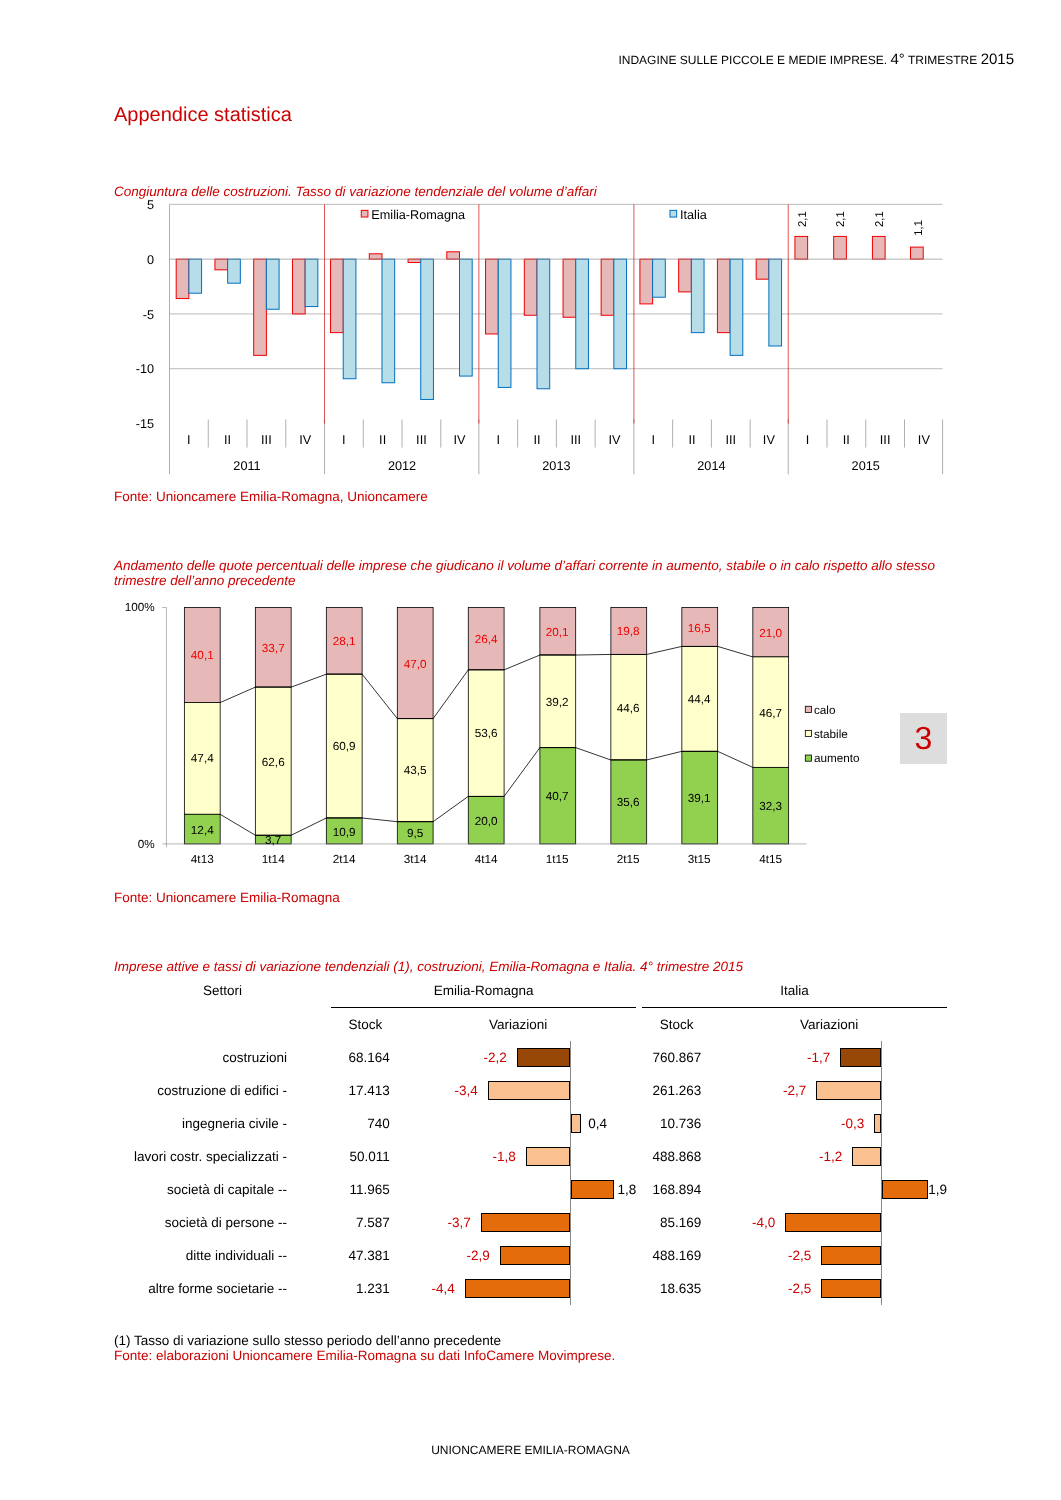INDAGINE SULLE PICCOLE E MEDIE IMPRESE. 4° TRIMESTRE 2015
Appendice statistica
Congiuntura delle costruzioni. Tasso di variazione tendenziale del volume d’affari
5
0
-5
-10
-15
Emilia-Romagna
Italia
2,1
2,1
2,1
1,1
I
II
III
IV
I
II
III
IV
I
II
III
IV
I
II
III
IV
I
II
III
IV
2011
2012
2013
2014
2015
Fonte: Unioncamere Emilia-Romagna, Unioncamere
Andamento delle quote percentuali delle imprese che giudicano il volume d’affari corrente in aumento, stabile o in calo rispetto allo stesso trimestre dell’anno precedente
100%
0%
40,1
33,7
28,1
47,0
26,4
20,1
19,8
16,5
21,0
47,4
62,6
60,9
43,5
53,6
39,2
44,6
44,4
46,7
12,4
3,7
10,9
9,5
20,0
40,7
35,6
39,1
32,3
4t13
1t14
2t14
3t14
4t14
1t15
2t15
3t15
4t15
calo
stabile
aumento
3
Fonte: Unioncamere Emilia-Romagna
Imprese attive e tassi di variazione tendenziali (1), costruzioni, Emilia-Romagna e Italia. 4° trimestre 2015
| Settori | Emilia-Romagna | | | Italia | |
| --- | --- | --- | --- | --- | --- |
| | Stock | Variazioni | | Stock | Variazioni |
| costruzioni | 68.164 | -2,2 | | 760.867 | -1,7 |
| costruzione di edifici - | 17.413 | -3,4 | | 261.263 | -2,7 |
| ingegneria civile - | 740 | 0,4 | | 10.736 | -0,3 |
| lavori costr. specializzati - | 50.011 | -1,8 | | 488.868 | -1,2 |
| società di capitale -- | 11.965 | 1,8 | | 168.894 | 1,9 |
| società di persone -- | 7.587 | -3,7 | | 85.169 | -4,0 |
| ditte individuali -- | 47.381 | -2,9 | | 488.169 | -2,5 |
| altre forme societarie -- | 1.231 | -4,4 | | 18.635 | -2,5 |
(1) Tasso di variazione sullo stesso periodo dell’anno precedente
Fonte: elaborazioni Unioncamere Emilia-Romagna su dati InfoCamere Movimprese.
UNIONCAMERE EMILIA-ROMAGNA